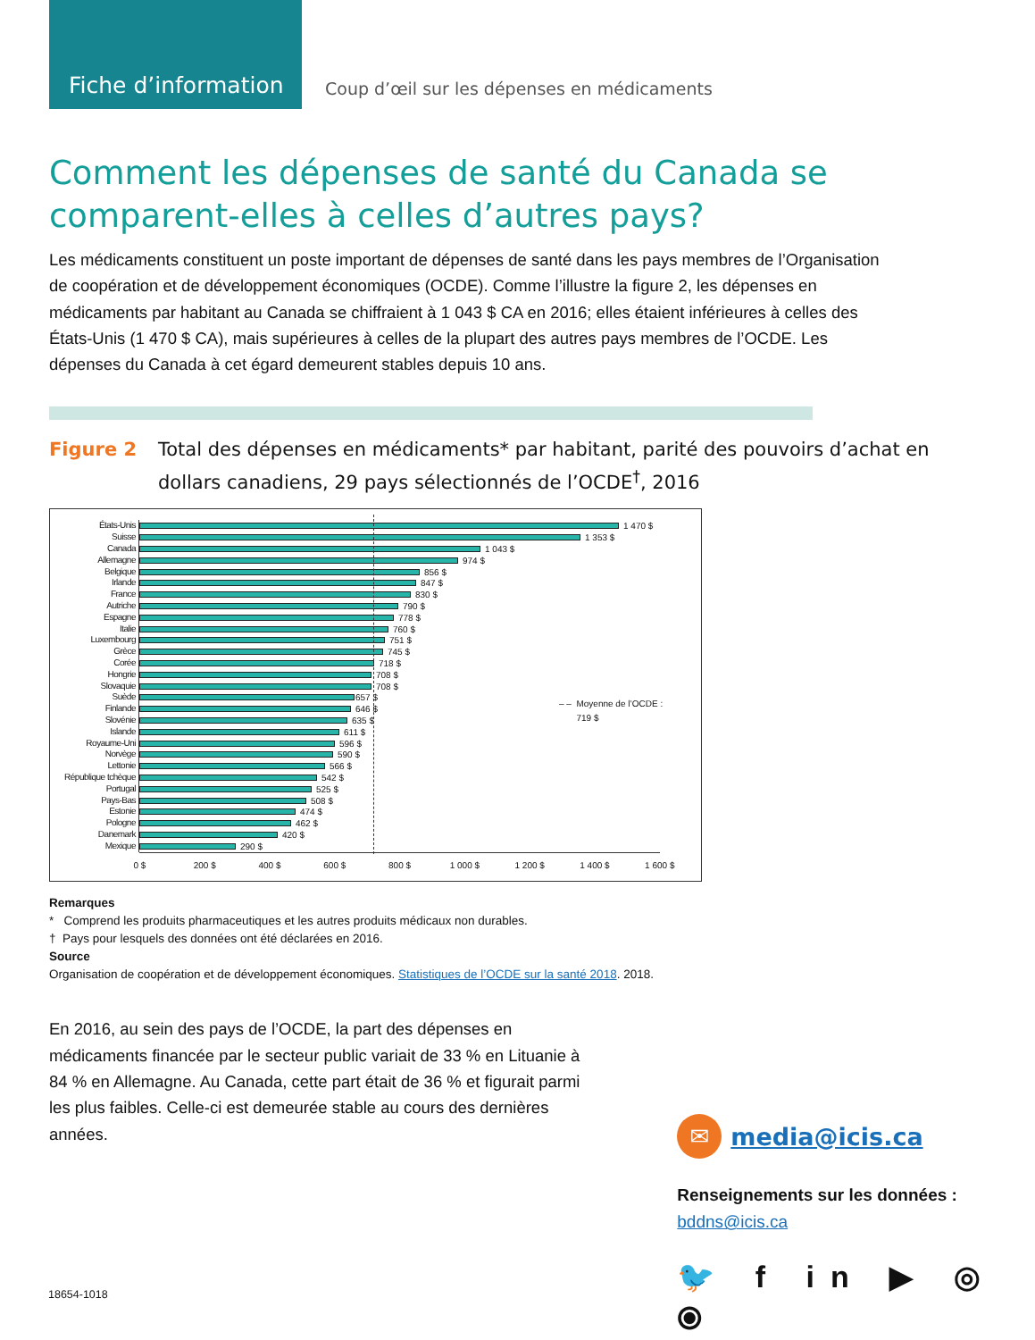Fiche d’information
Coup d’œil sur les dépenses en médicaments
Comment les dépenses de santé du Canada se comparent-elles à celles d’autres pays?
Les médicaments constituent un poste important de dépenses de santé dans les pays membres de l’Organisation de coopération et de développement économiques (OCDE). Comme l’illustre la figure 2, les dépenses en médicaments par habitant au Canada se chiffraient à 1 043 $ CA en 2016; elles étaient inférieures à celles des États-Unis (1 470 $ CA), mais supérieures à celles de la plupart des autres pays membres de l’OCDE. Les dépenses du Canada à cet égard demeurent stables depuis 10 ans.
Figure 2 Total des dépenses en médicaments* par habitant, parité des pouvoirs d’achat en dollars canadiens, 29 pays sélectionnés de l’OCDE<sup>†</sup>, 2016
États-Unis
1 470 $
Suisse
1 353 $
Canada
1 043 $
Allemagne
974 $
Belgique
856 $
Irlande
847 $
France
830 $
Autriche
790 $
Espagne
778 $
Italie
760 $
Luxembourg
751 $
Grèce
745 $
Corée
718 $
Hongrie
708 $
Slovaquie
708 $
Suède
657 $
Finlande
646 $
Slovénie
635 $
Islande
611 $
Royaume-Uni
596 $
Norvège
590 $
Lettonie
566 $
République tchèque
542 $
Portugal
525 $
Pays-Bas
508 $
Estonie
474 $
Pologne
462 $
Danemark
420 $
Mexique
290 $
0 $ 200 $ 400 $ 600 $ 800 $ 1 000 $ 1 200 $ 1 400 $ 1 600 $
– – Moyenne de l’OCDE :
719 $
Remarques
* Comprend les produits pharmaceutiques et les autres produits médicaux non durables.
† Pays pour lesquels des données ont été déclarées en 2016.
Source
Organisation de coopération et de développement économiques. Statistiques de l’OCDE sur la santé 2018. 2018.
En 2016, au sein des pays de l’OCDE, la part des dépenses en médicaments financée par le secteur public variait de 33 % en Lituanie à 84 % en Allemagne. Au Canada, cette part était de 36 % et figurait parmi les plus faibles. Celle-ci est demeurée stable au cours des dernières années.
✉
media@icis.ca
Renseignements sur les données :
bddns@icis.ca
🐦 f in ▶ ◎ ⦿
18654-1018